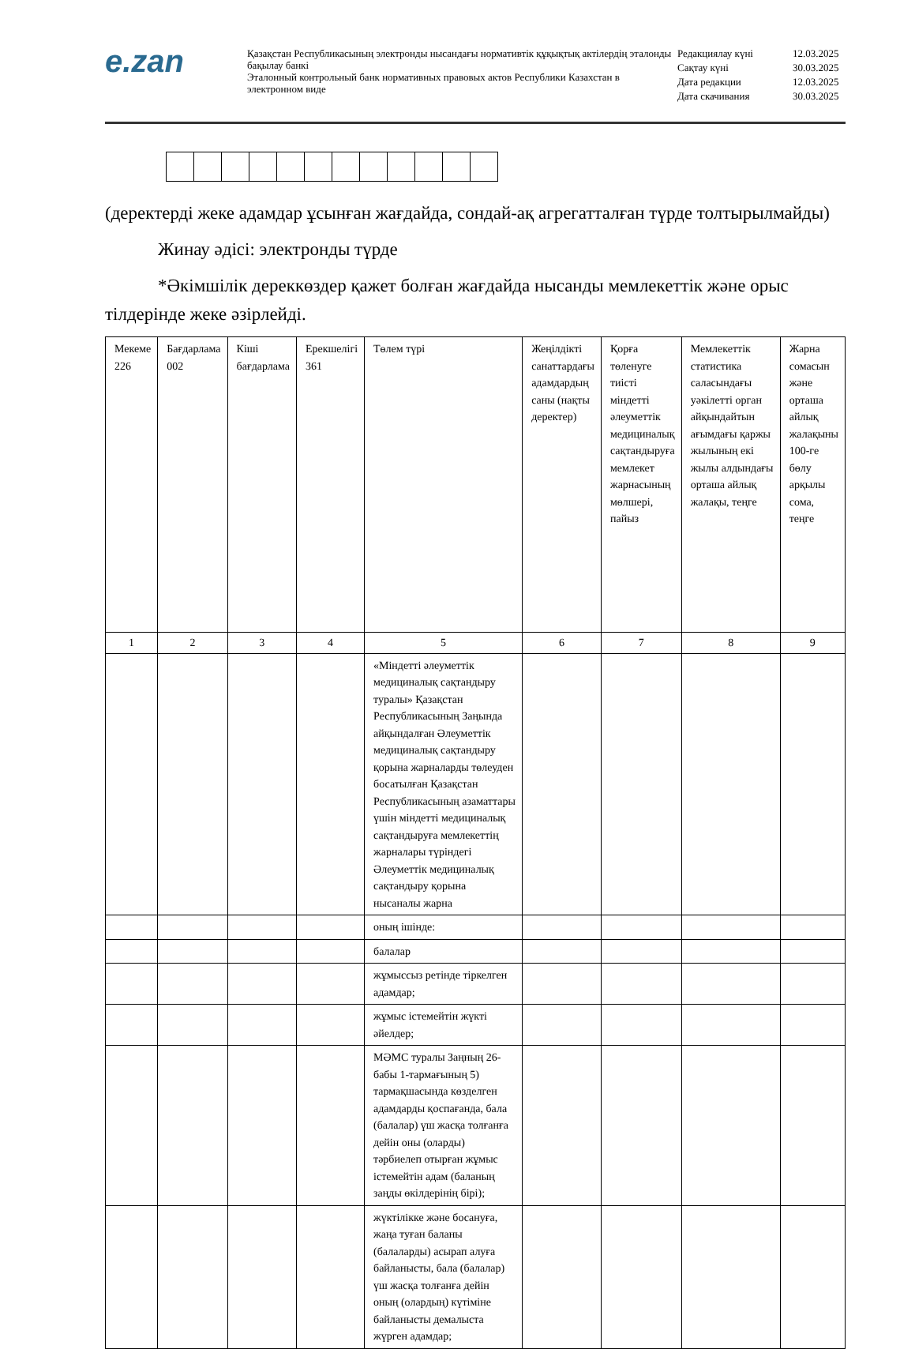e.zan
Қазақстан Республикасының электронды нысандағы нормативтік құқықтық актілердің эталонды бақылау банкі
Эталонный контрольный банк нормативных правовых актов Республики Казахстан в электронном виде
| Редакциялау күні | 12.03.2025 |
| Сақтау күні | 30.03.2025 |
| Дата редакции | 12.03.2025 |
| Дата скачивания | 30.03.2025 |
(деректерді жеке адамдар ұсынған жағдайда, сондай-ақ агрегатталған түрде толтырылмайды)
Жинау әдісі: электронды түрде
*Әкімшілік дереккөздер қажет болған жағдайда нысанды мемлекеттік және орыс тілдерінде жеке әзірлейді.
| Мекеме 226 | Бағдарлама 002 | Кіші бағдарлама | Ерекшелігі 361 | Төлем түрі | Жеңілдікті санаттардағы адамдардың саны (нақты деректер) | Қорға төленуге тиісті міндетті әлеуметтік медициналық сақтандыруға мемлекет жарнасының мөлшері, пайыз | Мемлекеттік статистика саласындағы уәкілетті орган айқындайтын ағымдағы қаржы жылының екі жылы алдындағы орташа айлық жалақы, теңге | Жарна сомасын және орташа айлық жалақыны 100-ге бөлу арқылы сома, теңге |
| --- | --- | --- | --- | --- | --- | --- | --- | --- |
| 1 | 2 | 3 | 4 | 5 | 6 | 7 | 8 | 9 |
| | | | | «Міндетті әлеуметтік медициналық сақтандыру туралы» Қазақстан Республикасының Заңында айқындалған Әлеуметтік медициналық сақтандыру қорына жарналарды төлеуден босатылған Қазақстан Республикасының азаматтары үшін міндетті медициналық сақтандыруға мемлекеттің жарналары түріндегі Әлеуметтік медициналық сақтандыру қорына нысаналы жарна | | | | |
| | | | | оның ішінде: | | | | |
| | | | | балалар | | | | |
| | | | | жұмыссыз ретінде тіркелген адамдар; | | | | |
| | | | | жұмыс істемейтін жүкті әйелдер; | | | | |
| | | | | МӘМС туралы Заңның 26-бабы 1-тармағының 5) тармақшасында көзделген адамдарды қоспағанда, бала (балалар) үш жасқа толғанға дейін оны (оларды) тәрбиелеп отырған жұмыс істемейтін адам (баланың заңды өкілдерінің бірі); | | | | |
| | | | | жүктілікке және босануға, жаңа туған баланы (балаларды) асырап алуға байланысты, бала (балалар) үш жасқа толғанға дейін оның (олардың) күтіміне байланысты демалыста жүрген адамдар; | | | | |